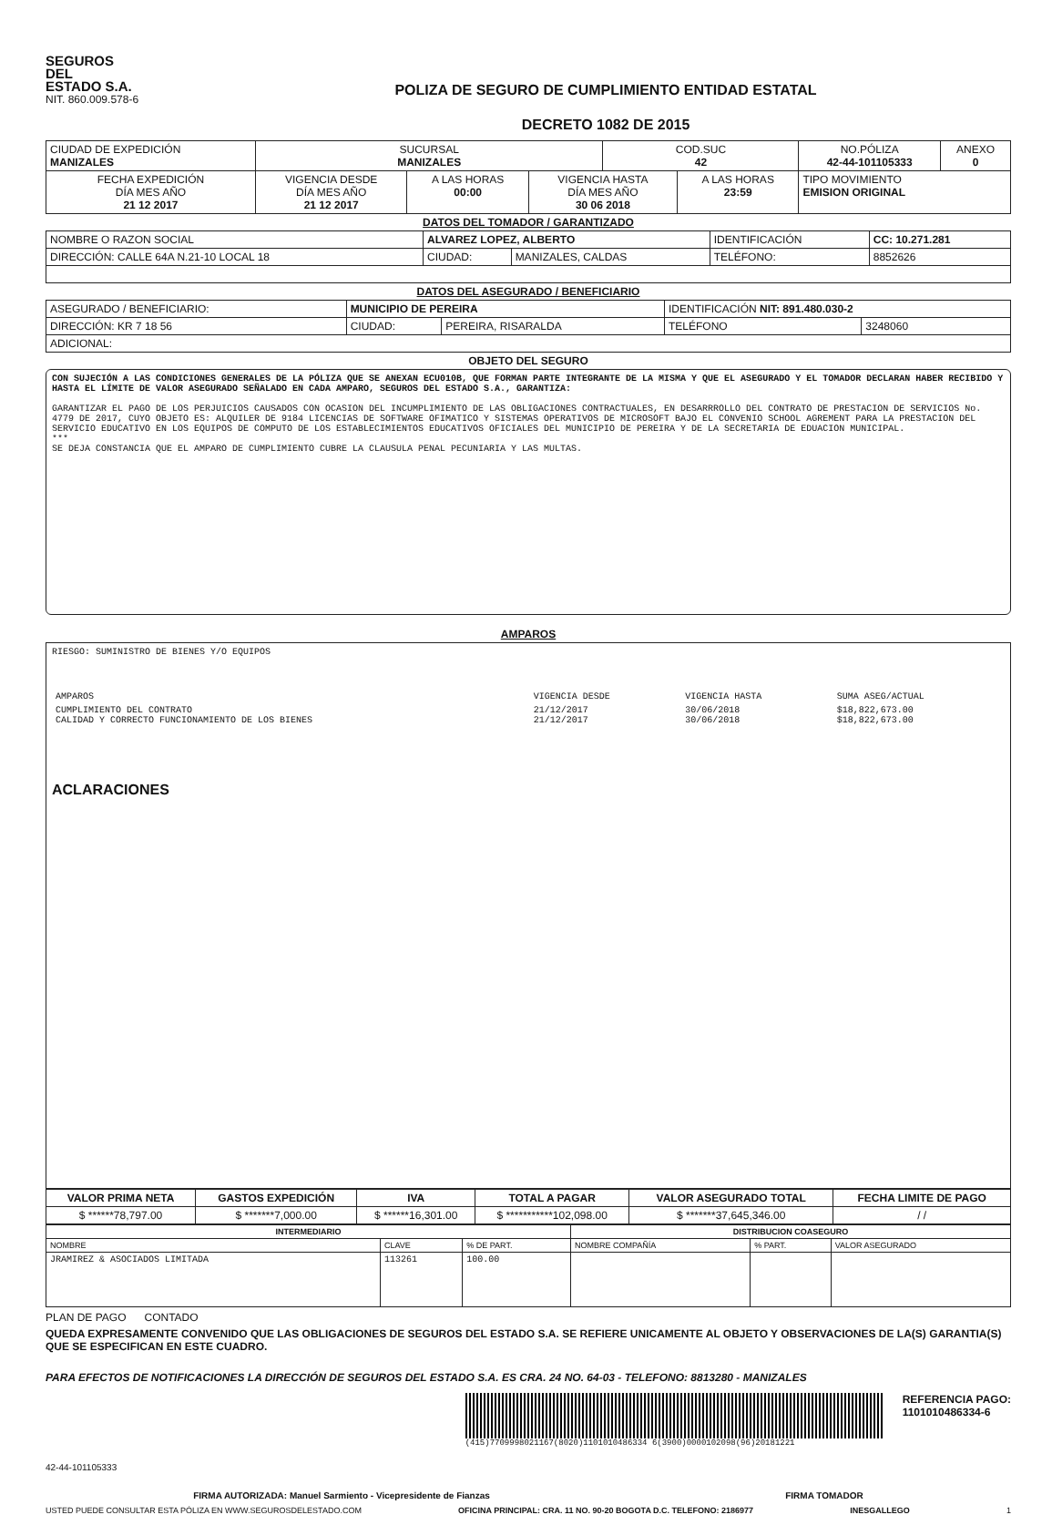SEGUROS
DEL
ESTADO S.A.
NIT. 860.009.578-6
POLIZA DE SEGURO DE CUMPLIMIENTO ENTIDAD ESTATAL
DECRETO 1082 DE 2015
| CIUDAD DE EXPEDICIÓN MANIZALES | SUCURSAL MANIZALES | | | COD.SUC 42 | | NO.PÓLIZA 42-44-101105333 | ANEXO 0 |
| FECHA EXPEDICIÓN DÍA MES AÑO 21 12 2017 | VIGENCIA DESDE DÍA MES AÑO 21 12 2017 | A LAS HORAS 00:00 | VIGENCIA HASTA DÍA MES AÑO 30 06 2018 | | A LAS HORAS 23:59 | TIPO MOVIMIENTO EMISION ORIGINAL | |
DATOS DEL TOMADOR / GARANTIZADO
| NOMBRE O RAZON SOCIAL | ALVAREZ LOPEZ, ALBERTO | | | IDENTIFICACIÓN | CC: 10.271.281 |
| DIRECCIÓN: CALLE 64A N.21-10 LOCAL 18 | | CIUDAD: | MANIZALES, CALDAS | TELÉFONO: | 8852626 |
DATOS DEL ASEGURADO / BENEFICIARIO
| ASEGURADO / BENEFICIARIO: | MUNICIPIO DE PEREIRA | | | IDENTIFICACIÓN NIT: 891.480.030-2 | |
| DIRECCIÓN: KR 7 18 56 | | CIUDAD: | PEREIRA, RISARALDA | TELÉFONO | 3248060 |
| ADICIONAL: | | | | | |
OBJETO DEL SEGURO
CON SUJECIÓN A LAS CONDICIONES GENERALES DE LA PÓLIZA QUE SE ANEXAN ECU010B, QUE FORMAN PARTE INTEGRANTE DE LA MISMA Y QUE EL ASEGURADO Y EL TOMADOR DECLARAN HABER RECIBIDO Y HASTA EL LÍMITE DE VALOR ASEGURADO SEÑALADO EN CADA AMPARO, SEGUROS DEL ESTADO S.A., GARANTIZA:
GARANTIZAR EL PAGO DE LOS PERJUICIOS CAUSADOS CON OCASION DEL INCUMPLIMIENTO DE LAS OBLIGACIONES CONTRACTUALES, EN DESARRROLLO DEL CONTRATO DE PRESTACION DE SERVICIOS No. 4779 DE 2017, CUYO OBJETO ES: ALQUILER DE 9184 LICENCIAS DE SOFTWARE OFIMATICO Y SISTEMAS OPERATIVOS DE MICROSOFT BAJO EL CONVENIO SCHOOL AGREMENT PARA LA PRESTACION DEL SERVICIO EDUCATIVO EN LOS EQUIPOS DE COMPUTO DE LOS ESTABLECIMIENTOS EDUCATIVOS OFICIALES DEL MUNICIPIO DE PEREIRA Y DE LA SECRETARIA DE EDUACION MUNICIPAL.
***
SE DEJA CONSTANCIA QUE EL AMPARO DE CUMPLIMIENTO CUBRE LA CLAUSULA PENAL PECUNIARIA Y LAS MULTAS.
AMPAROS
RIESGO: SUMINISTRO DE BIENES Y/O EQUIPOS
| AMPAROS | VIGENCIA DESDE | VIGENCIA HASTA | SUMA ASEG/ACTUAL |
| CUMPLIMIENTO DEL CONTRATO CALIDAD Y CORRECTO FUNCIONAMIENTO DE LOS BIENES | 21/12/2017 21/12/2017 | 30/06/2018 30/06/2018 | $18,822,673.00 $18,822,673.00 |
ACLARACIONES
| VALOR PRIMA NETA | GASTOS EXPEDICIÓN | IVA | TOTAL A PAGAR | VALOR ASEGURADO TOTAL | FECHA LIMITE DE PAGO |
| --- | --- | --- | --- | --- | --- |
| $ ******78,797.00 | $ *******7,000.00 | $ ******16,301.00 | $ ***********102,098.00 | $ *******37,645,346.00 | / / |
| INTERMEDIARIO | | | DISTRIBUCION COASEGURO | | |
| --- | --- | --- | --- | --- | --- |
| NOMBRE | CLAVE | % DE PART. | NOMBRE COMPAÑÍA | % PART. | VALOR ASEGURADO |
| JRAMIREZ & ASOCIADOS LIMITADA | 113261 | 100.00 | | | |
PLAN DE PAGO CONTADO
QUEDA EXPRESAMENTE CONVENIDO QUE LAS OBLIGACIONES DE SEGUROS DEL ESTADO S.A. SE REFIERE UNICAMENTE AL OBJETO Y OBSERVACIONES DE LA(S) GARANTIA(S) QUE SE ESPECIFICAN EN ESTE CUADRO.
PARA EFECTOS DE NOTIFICACIONES LA DIRECCIÓN DE SEGUROS DEL ESTADO S.A. ES CRA. 24 NO. 64-03 - TELEFONO: 8813280 - MANIZALES
(415)7709998021167(8020)1101010486334 6(3900)0000102098(96)20181221
REFERENCIA PAGO:
1101010486334-6
42-44-101105333
FIRMA AUTORIZADA: Manuel Sarmiento - Vicepresidente de Fianzas FIRMA TOMADOR
USTED PUEDE CONSULTAR ESTA PÓLIZA EN WWW.SEGUROSDELESTADO.COM OFICINA PRINCIPAL: CRA. 11 NO. 90-20 BOGOTA D.C. TELEFONO: 2186977 INESGALLEGO 1